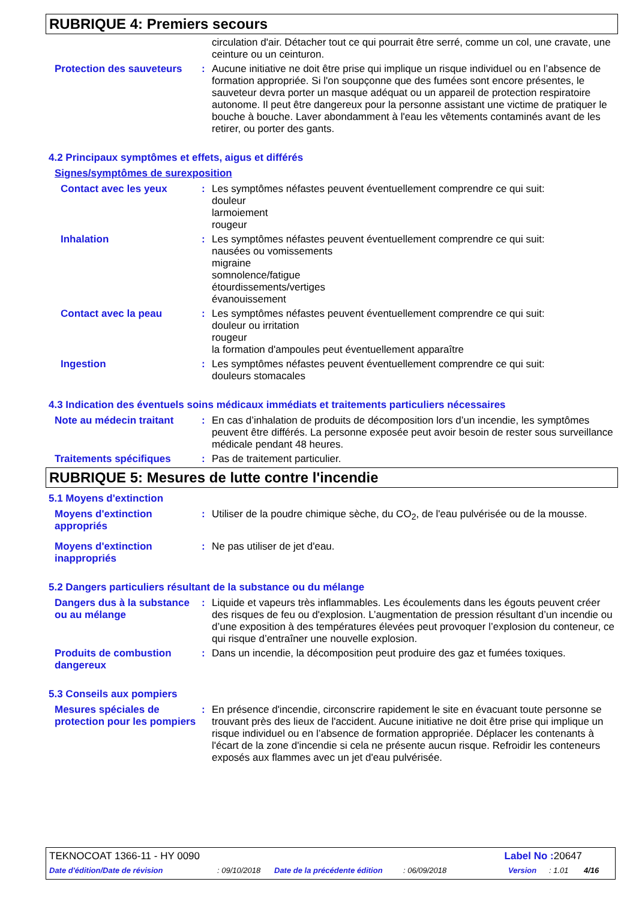RUBRIQUE 4: Premiers secours
circulation d'air. Détacher tout ce qui pourrait être serré, comme un col, une cravate, une ceinture ou un ceinturon.
Protection des sauveteurs
: Aucune initiative ne doit être prise qui implique un risque individuel ou en l’absence de formation appropriée. Si l'on soupçonne que des fumées sont encore présentes, le sauveteur devra porter un masque adéquat ou un appareil de protection respiratoire autonome. Il peut être dangereux pour la personne assistant une victime de pratiquer le bouche à bouche. Laver abondamment à l'eau les vêtements contaminés avant de les retirer, ou porter des gants.
4.2 Principaux symptômes et effets, aigus et différés
Signes/symptômes de surexposition
Contact avec les yeux : Les symptômes néfastes peuvent éventuellement comprendre ce qui suit:
douleur
larmoiement
rougeur
Inhalation : Les symptômes néfastes peuvent éventuellement comprendre ce qui suit:
nausées ou vomissements
migraine
somnolence/fatigue
étourdissements/vertiges
évanouissement
Contact avec la peau : Les symptômes néfastes peuvent éventuellement comprendre ce qui suit:
douleur ou irritation
rougeur
la formation d'ampoules peut éventuellement apparaître
Ingestion : Les symptômes néfastes peuvent éventuellement comprendre ce qui suit:
douleurs stomacales
4.3 Indication des éventuels soins médicaux immédiats et traitements particuliers nécessaires
Note au médecin traitant : En cas d’inhalation de produits de décomposition lors d’un incendie, les symptômes peuvent être différés. La personne exposée peut avoir besoin de rester sous surveillance médicale pendant 48 heures.
Traitements spécifiques : Pas de traitement particulier.
RUBRIQUE 5: Mesures de lutte contre l'incendie
5.1 Moyens d'extinction
Moyens d'extinction appropriés
: Utiliser de la poudre chimique sèche, du CO<sub>2</sub>, de l'eau pulvérisée ou de la mousse.
Moyens d'extinction inappropriés
: Ne pas utiliser de jet d'eau.
5.2 Dangers particuliers résultant de la substance ou du mélange
Dangers dus à la substance ou au mélange
: Liquide et vapeurs très inflammables. Les écoulements dans les égouts peuvent créer des risques de feu ou d'explosion. L’augmentation de pression résultant d’un incendie ou d’une exposition à des températures élevées peut provoquer l’explosion du conteneur, ce qui risque d’entraîner une nouvelle explosion.
Produits de combustion dangereux
: Dans un incendie, la décomposition peut produire des gaz et fumées toxiques.
5.3 Conseils aux pompiers
Mesures spéciales de protection pour les pompiers
: En présence d'incendie, circonscrire rapidement le site en évacuant toute personne se trouvant près des lieux de l'accident. Aucune initiative ne doit être prise qui implique un risque individuel ou en l’absence de formation appropriée. Déplacer les contenants à l'écart de la zone d'incendie si cela ne présente aucun risque. Refroidir les conteneurs exposés aux flammes avec un jet d'eau pulvérisée.
TEKNOCOAT 1366-11 - HY 0090 Label No : 20647
Date d'édition/Date de révision: 09/10/2018 Date de la précédente édition: 06/09/2018 Version: 1.01 4/16